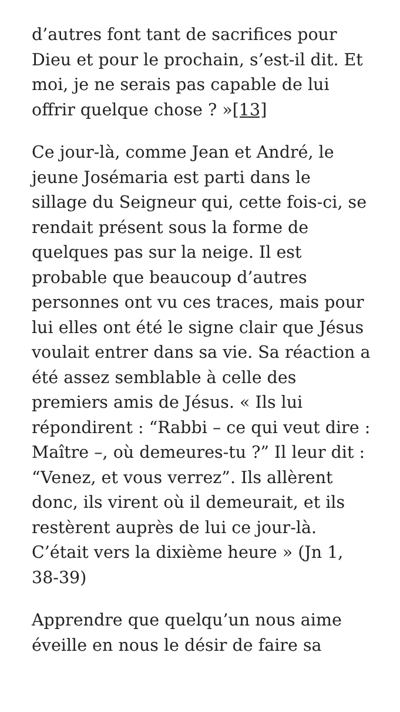d’autres font tant de sacrifices pour Dieu et pour le prochain, s’est-il dit. Et moi, je ne serais pas capable de lui offrir quelque chose ? »[13]
Ce jour-là, comme Jean et André, le jeune Josémaria est parti dans le sillage du Seigneur qui, cette fois-ci, se rendait présent sous la forme de quelques pas sur la neige. Il est probable que beaucoup d’autres personnes ont vu ces traces, mais pour lui elles ont été le signe clair que Jésus voulait entrer dans sa vie. Sa réaction a été assez semblable à celle des premiers amis de Jésus. « Ils lui répondirent : “Rabbi – ce qui veut dire : Maître –, où demeures-tu ?” Il leur dit : “Venez, et vous verrez”. Ils allèrent donc, ils virent où il demeurait, et ils restèrent auprès de lui ce jour-là. C’était vers la dixième heure » (Jn 1, 38-39)
Apprendre que quelqu’un nous aime éveille en nous le désir de faire sa